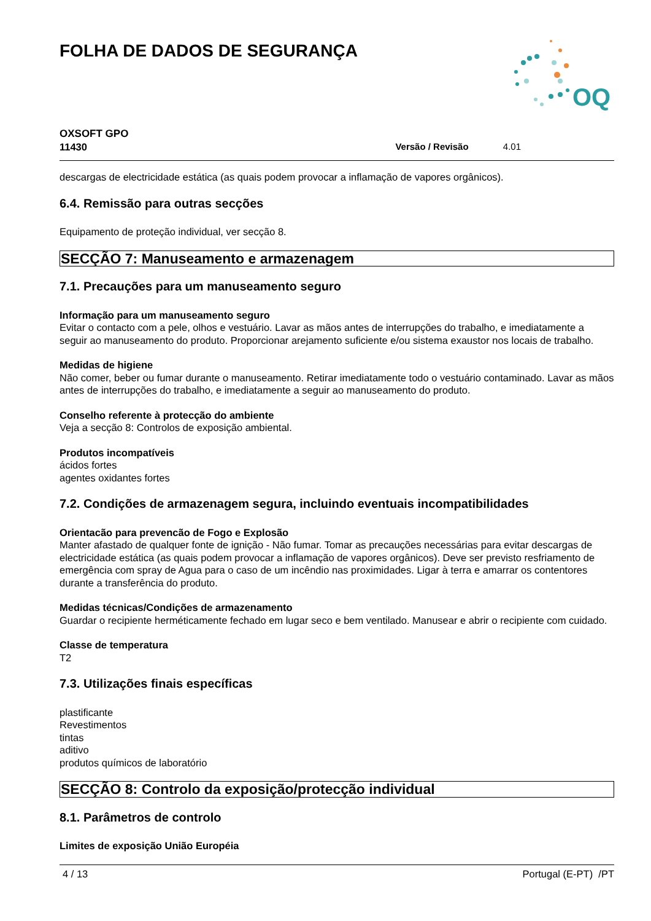FOLHA DE DADOS DE SEGURANÇA
OQ
OXSOFT GPO
11430 Versão / Revisão 4.01
descargas de electricidade estática (as quais podem provocar a inflamação de vapores orgânicos).
6.4. Remissão para outras secções
Equipamento de proteção individual, ver secção 8.
SECÇÃO 7: Manuseamento e armazenagem
7.1. Precauções para um manuseamento seguro
Informação para um manuseamento seguro
Evitar o contacto com a pele, olhos e vestuário. Lavar as mãos antes de interrupções do trabalho, e imediatamente a seguir ao manuseamento do produto. Proporcionar arejamento suficiente e/ou sistema exaustor nos locais de trabalho.
Medidas de higiene
Não comer, beber ou fumar durante o manuseamento. Retirar imediatamente todo o vestuário contaminado. Lavar as mãos antes de interrupções do trabalho, e imediatamente a seguir ao manuseamento do produto.
Conselho referente à protecção do ambiente
Veja a secção 8: Controlos de exposição ambiental.
Produtos incompatíveis
ácidos fortes
agentes oxidantes fortes
7.2. Condições de armazenagem segura, incluindo eventuais incompatibilidades
Orientacão para prevencão de Fogo e Explosão
Manter afastado de qualquer fonte de ignição - Não fumar. Tomar as precauções necessárias para evitar descargas de electricidade estática (as quais podem provocar a inflamação de vapores orgânicos). Deve ser previsto resfriamento de emergência com spray de Agua para o caso de um incêndio nas proximidades. Ligar à terra e amarrar os contentores durante a transferência do produto.
Medidas técnicas/Condições de armazenamento
Guardar o recipiente herméticamente fechado em lugar seco e bem ventilado. Manusear e abrir o recipiente com cuidado.
Classe de temperatura
T2
7.3. Utilizações finais específicas
plastificante
Revestimentos
tintas
aditivo
produtos químicos de laboratório
SECÇÃO 8: Controlo da exposição/protecção individual
8.1. Parâmetros de controlo
Limites de exposição União Européia
4 / 13 Portugal (E-PT) /PT